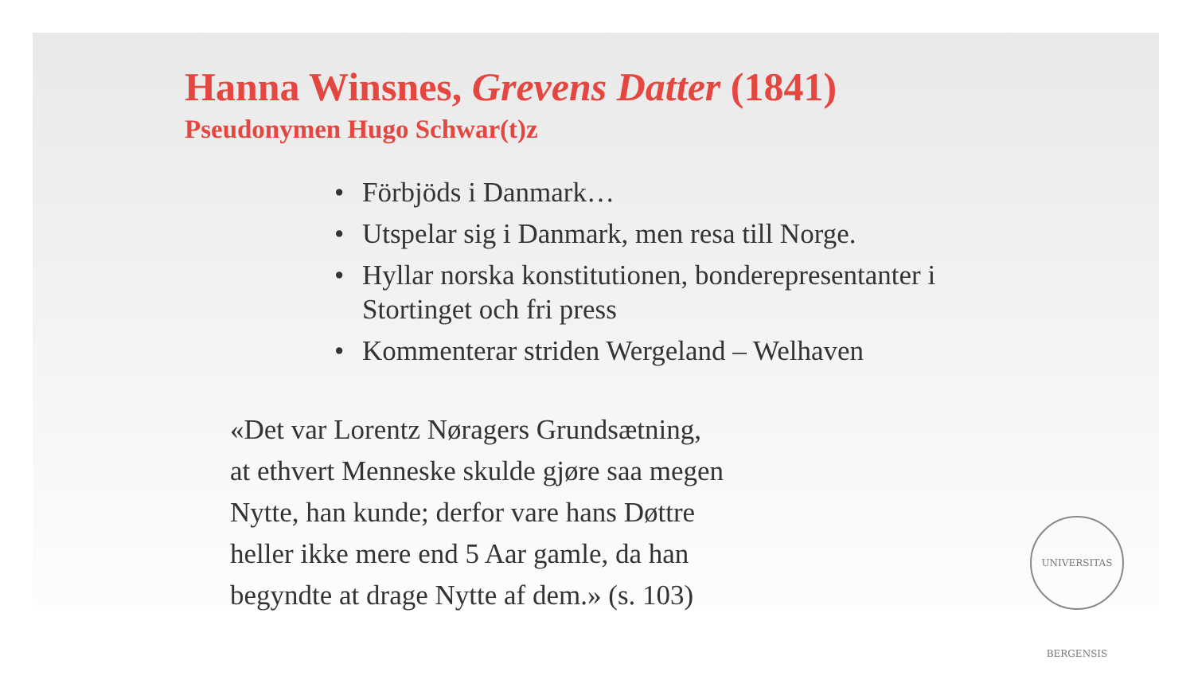Hanna Winsnes, Grevens Datter (1841)
Pseudonymen Hugo Schwar(t)z
• Förbjöds i Danmark…
• Utspelar sig i Danmark, men resa till Norge.
• Hyllar norska konstitutionen, bonderepresentanter i Stortinget och fri press
• Kommenterar striden Wergeland – Welhaven
«Det var Lorentz Nøragers Grundsætning,
at ethvert Menneske skulde gjøre saa megen
Nytte, han kunde; derfor vare hans Døttre
heller ikke mere end 5 Aar gamle, da han
begyndte at drage Nytte af dem.» (s. 103)
UNIVERSITAS BERGENSIS